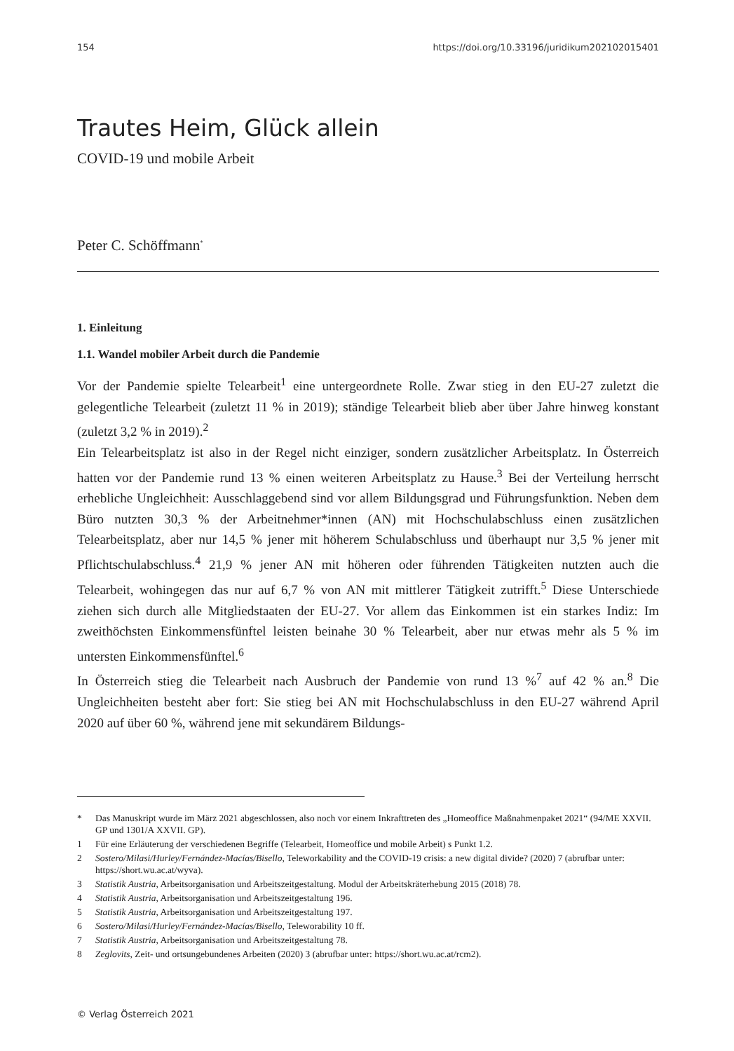154 https://doi.org/10.33196/juridikum202102015401
Trautes Heim, Glück allein
COVID-19 und mobile Arbeit
Peter C. Schöffmann<sup>*</sup>
1. Einleitung
1.1. Wandel mobiler Arbeit durch die Pandemie
Vor der Pandemie spielte Telearbeit<sup>1</sup> eine untergeordnete Rolle. Zwar stieg in den EU-27 zuletzt die gelegentliche Telearbeit (zuletzt 11 % in 2019); ständige Telearbeit blieb aber über Jahre hinweg konstant (zuletzt 3,2 % in 2019).<sup>2</sup>
Ein Telearbeitsplatz ist also in der Regel nicht einziger, sondern zusätzlicher Arbeitsplatz. In Österreich hatten vor der Pandemie rund 13 % einen weiteren Arbeitsplatz zu Hause.<sup>3</sup> Bei der Verteilung herrscht erhebliche Ungleichheit: Ausschlaggebend sind vor allem Bildungsgrad und Führungsfunktion. Neben dem Büro nutzten 30,3 % der Arbeitnehmer*innen (AN) mit Hochschulabschluss einen zusätzlichen Telearbeitsplatz, aber nur 14,5 % jener mit höherem Schulabschluss und überhaupt nur 3,5 % jener mit Pflichtschulabschluss.<sup>4</sup> 21,9 % jener AN mit höheren oder führenden Tätigkeiten nutzten auch die Telearbeit, wohingegen das nur auf 6,7 % von AN mit mittlerer Tätigkeit zutrifft.<sup>5</sup> Diese Unterschiede ziehen sich durch alle Mitgliedstaaten der EU-27. Vor allem das Einkommen ist ein starkes Indiz: Im zweithöchsten Einkommensfünftel leisten beinahe 30 % Telearbeit, aber nur etwas mehr als 5 % im untersten Einkommensfünftel.<sup>6</sup>
In Österreich stieg die Telearbeit nach Ausbruch der Pandemie von rund 13 %<sup>7</sup> auf 42 % an.<sup>8</sup> Die Ungleichheiten besteht aber fort: Sie stieg bei AN mit Hochschulabschluss in den EU-27 während April 2020 auf über 60 %, während jene mit sekundärem Bildungs-
* Das Manuskript wurde im März 2021 abgeschlossen, also noch vor einem Inkrafttreten des „Homeoffice Maßnahmenpaket 2021“ (94/ME XXVII. GP und 1301/A XXVII. GP).
1 Für eine Erläuterung der verschiedenen Begriffe (Telearbeit, Homeoffice und mobile Arbeit) s Punkt 1.2.
2 Sostero/Milasi/Hurley/Fernández-Macías/Bisello, Teleworkability and the COVID-19 crisis: a new digital divide? (2020) 7 (abrufbar unter: https://short.wu.ac.at/wyva).
3 Statistik Austria, Arbeitsorganisation und Arbeitszeitgestaltung. Modul der Arbeitskräterhebung 2015 (2018) 78.
4 Statistik Austria, Arbeitsorganisation und Arbeitszeitgestaltung 196.
5 Statistik Austria, Arbeitsorganisation und Arbeitszeitgestaltung 197.
6 Sostero/Milasi/Hurley/Fernández-Macías/Bisello, Teleworability 10 ff.
7 Statistik Austria, Arbeitsorganisation und Arbeitszeitgestaltung 78.
8 Zeglovits, Zeit- und ortsungebundenes Arbeiten (2020) 3 (abrufbar unter: https://short.wu.ac.at/rcm2).
© Verlag Österreich 2021